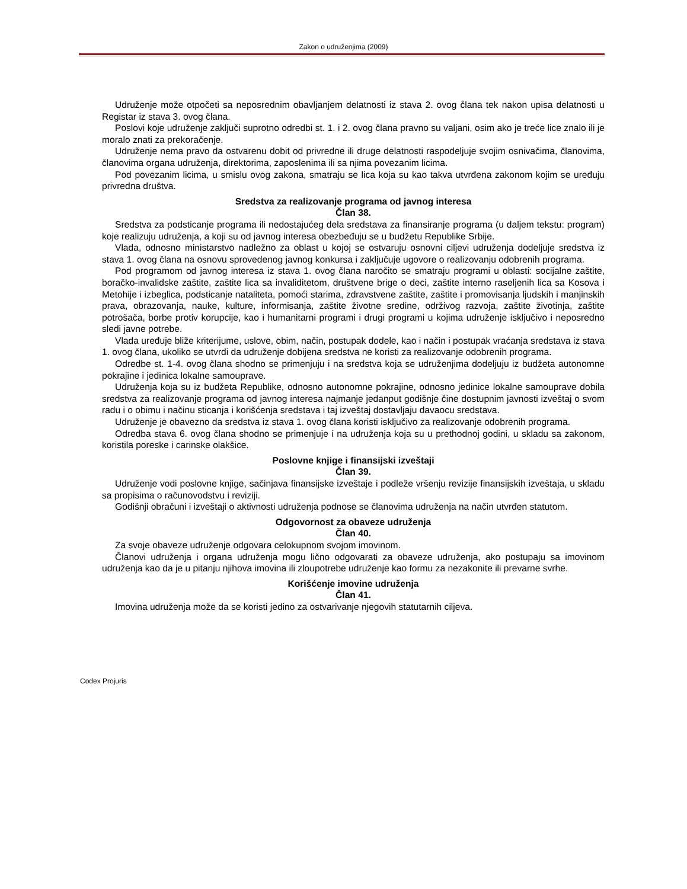Zakon o udruženjima (2009)
Udruženje može otpočeti sa neposrednim obavljanjem delatnosti iz stava 2. ovog člana tek nakon upisa delatnosti u Registar iz stava 3. ovog člana.
Poslovi koje udruženje zaključi suprotno odredbi st. 1. i 2. ovog člana pravno su valjani, osim ako je treće lice znalo ili je moralo znati za prekoračenje.
Udruženje nema pravo da ostvarenu dobit od privredne ili druge delatnosti raspodeljuje svojim osnivačima, članovima, članovima organa udruženja, direktorima, zaposlenima ili sa njima povezanim licima.
Pod povezanim licima, u smislu ovog zakona, smatraju se lica koja su kao takva utvrđena zakonom kojim se uređuju privredna društva.
Sredstva za realizovanje programa od javnog interesa
Član 38.
Sredstva za podsticanje programa ili nedostajućeg dela sredstava za finansiranje programa (u daljem tekstu: program) koje realizuju udruženja, a koji su od javnog interesa obezbeđuju se u budžetu Republike Srbije.
Vlada, odnosno ministarstvo nadležno za oblast u kojoj se ostvaruju osnovni ciljevi udruženja dodeljuje sredstva iz stava 1. ovog člana na osnovu sprovedenog javnog konkursa i zaključuje ugovore o realizovanju odobrenih programa.
Pod programom od javnog interesa iz stava 1. ovog člana naročito se smatraju programi u oblasti: socijalne zaštite, boračko-invalidske zaštite, zaštite lica sa invaliditetom, društvene brige o deci, zaštite interno raseljenih lica sa Kosova i Metohije i izbeglica, podsticanje nataliteta, pomoći starima, zdravstvene zaštite, zaštite i promovisanja ljudskih i manjinskih prava, obrazovanja, nauke, kulture, informisanja, zaštite životne sredine, održivog razvoja, zaštite životinja, zaštite potrošača, borbe protiv korupcije, kao i humanitarni programi i drugi programi u kojima udruženje isključivo i neposredno sledi javne potrebe.
Vlada uređuje bliže kriterijume, uslove, obim, način, postupak dodele, kao i način i postupak vraćanja sredstava iz stava 1. ovog člana, ukoliko se utvrdi da udruženje dobijena sredstva ne koristi za realizovanje odobrenih programa.
Odredbe st. 1-4. ovog člana shodno se primenjuju i na sredstva koja se udruženjima dodeljuju iz budžeta autonomne pokrajine i jedinica lokalne samouprave.
Udruženja koja su iz budžeta Republike, odnosno autonomne pokrajine, odnosno jedinice lokalne samouprave dobila sredstva za realizovanje programa od javnog interesa najmanje jedanput godišnje čine dostupnim javnosti izveštaj o svom radu i o obimu i načinu sticanja i korišćenja sredstava i taj izveštaj dostavljaju davaocu sredstava.
Udruženje je obavezno da sredstva iz stava 1. ovog člana koristi isključivo za realizovanje odobrenih programa.
Odredba stava 6. ovog člana shodno se primenjuje i na udruženja koja su u prethodnoj godini, u skladu sa zakonom, koristila poreske i carinske olakšice.
Poslovne knjige i finansijski izveštaji
Član 39.
Udruženje vodi poslovne knjige, sačinjava finansijske izveštaje i podleže vršenju revizije finansijskih izveštaja, u skladu sa propisima o računovodstvu i reviziji.
Godišnji obračuni i izveštaji o aktivnosti udruženja podnose se članovima udruženja na način utvrđen statutom.
Odgovornost za obaveze udruženja
Član 40.
Za svoje obaveze udruženje odgovara celokupnom svojom imovinom.
Članovi udruženja i organa udruženja mogu lično odgovarati za obaveze udruženja, ako postupaju sa imovinom udruženja kao da je u pitanju njihova imovina ili zloupotrebe udruženje kao formu za nezakonite ili prevarne svrhe.
Korišćenje imovine udruženja
Član 41.
Imovina udruženja može da se koristi jedino za ostvarivanje njegovih statutarnih ciljeva.
Codex Projuris